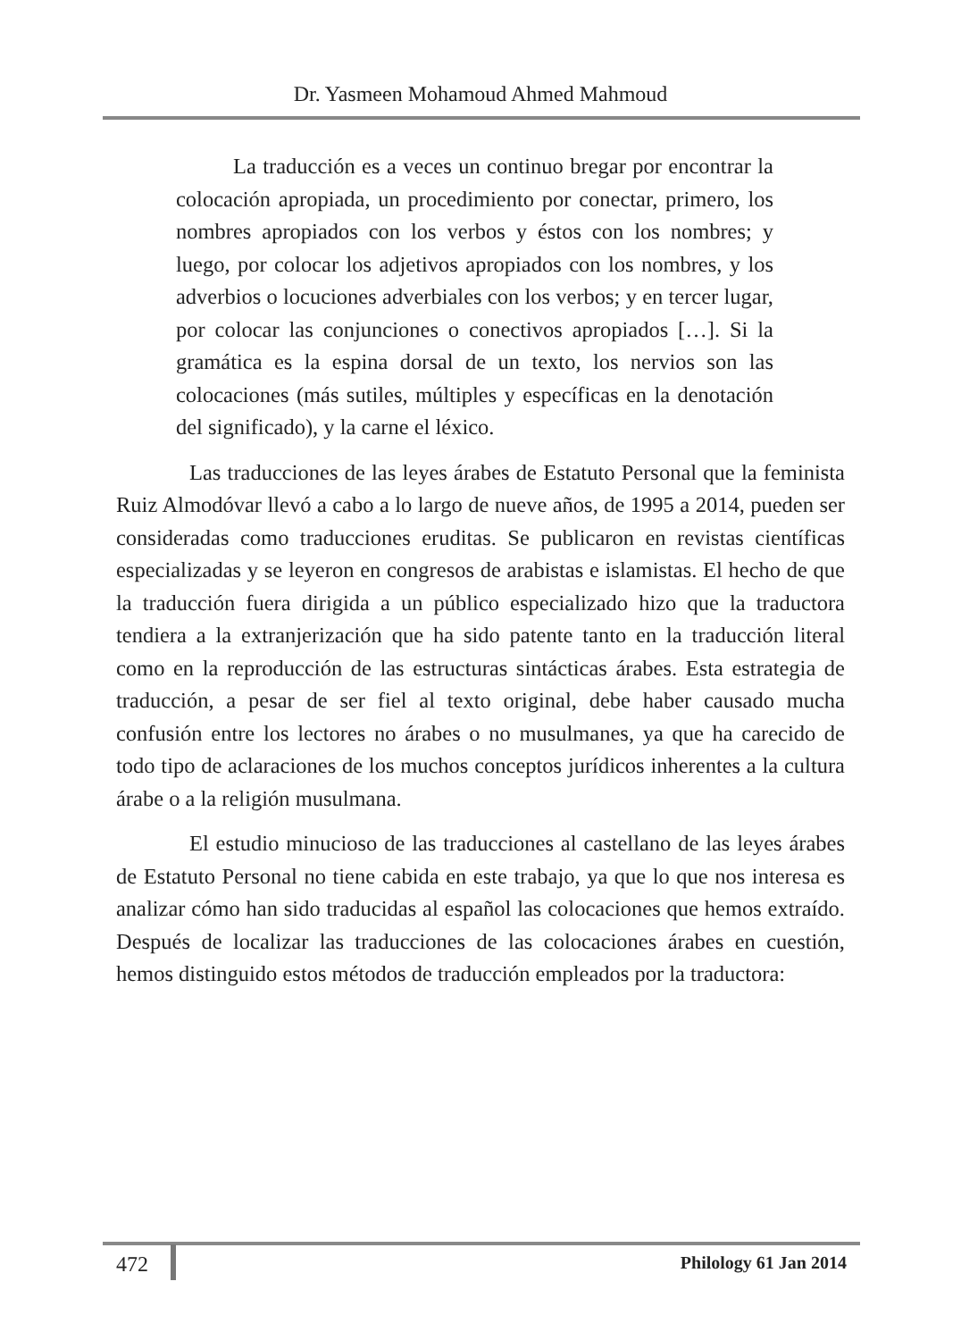Dr. Yasmeen Mohamoud Ahmed Mahmoud
La traducción es a veces un continuo bregar por encontrar la colocación apropiada, un procedimiento por conectar, primero, los nombres apropiados con los verbos y éstos con los nombres; y luego, por colocar los adjetivos apropiados con los nombres, y los adverbios o locuciones adverbiales con los verbos; y en tercer lugar, por colocar las conjunciones o conectivos apropiados […]. Si la gramática es la espina dorsal de un texto, los nervios son las colocaciones (más sutiles, múltiples y específicas en la denotación del significado), y la carne el léxico.
Las traducciones de las leyes árabes de Estatuto Personal que la feminista Ruiz Almodóvar llevó a cabo a lo largo de nueve años, de 1995 a 2014, pueden ser consideradas como traducciones eruditas. Se publicaron en revistas científicas especializadas y se leyeron en congresos de arabistas e islamistas. El hecho de que la traducción fuera dirigida a un público especializado hizo que la traductora tendiera a la extranjerización que ha sido patente tanto en la traducción literal como en la reproducción de las estructuras sintácticas árabes. Esta estrategia de traducción, a pesar de ser fiel al texto original, debe haber causado mucha confusión entre los lectores no árabes o no musulmanes, ya que ha carecido de todo tipo de aclaraciones de los muchos conceptos jurídicos inherentes a la cultura árabe o a la religión musulmana.
El estudio minucioso de las traducciones al castellano de las leyes árabes de Estatuto Personal no tiene cabida en este trabajo, ya que lo que nos interesa es analizar cómo han sido traducidas al español las colocaciones que hemos extraído. Después de localizar las traducciones de las colocaciones árabes en cuestión, hemos distinguido estos métodos de traducción empleados por la traductora:
472 Philology 61 Jan 2014